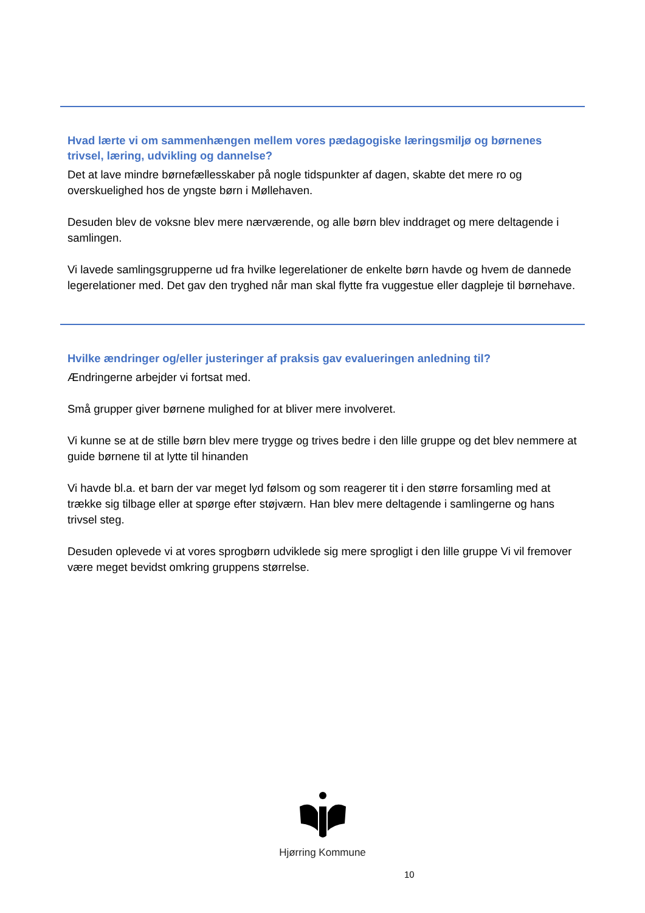Hvad lærte vi om sammenhængen mellem vores pædagogiske læringsmiljø og børnenes trivsel, læring, udvikling og dannelse?
Det at lave mindre børnefællesskaber på nogle tidspunkter af dagen, skabte det mere ro og overskuelighed hos de yngste børn i Møllehaven.
Desuden blev de voksne blev mere nærværende, og alle børn blev inddraget og mere deltagende i samlingen.
Vi lavede samlingsgrupperne ud fra hvilke legerelationer de enkelte børn havde og hvem de dannede legerelationer med. Det gav den tryghed når man skal flytte fra vuggestue eller dagpleje til børnehave.
Hvilke ændringer og/eller justeringer af praksis gav evalueringen anledning til?
Ændringerne arbejder vi fortsat med.
Små grupper giver børnene mulighed for at bliver mere involveret.
Vi kunne se at de stille børn blev mere trygge og trives bedre i den lille gruppe og det blev nemmere at guide børnene til at lytte til hinanden
Vi havde bl.a. et barn der var meget lyd følsom og som reagerer tit i den større forsamling med at trække sig tilbage eller at spørge efter støjværn. Han blev mere deltagende i samlingerne og hans trivsel steg.
Desuden oplevede vi at vores sprogbørn udviklede sig mere sprogligt i den lille gruppe Vi vil fremover være meget bevidst omkring gruppens størrelse.
Hjørring Kommune
10